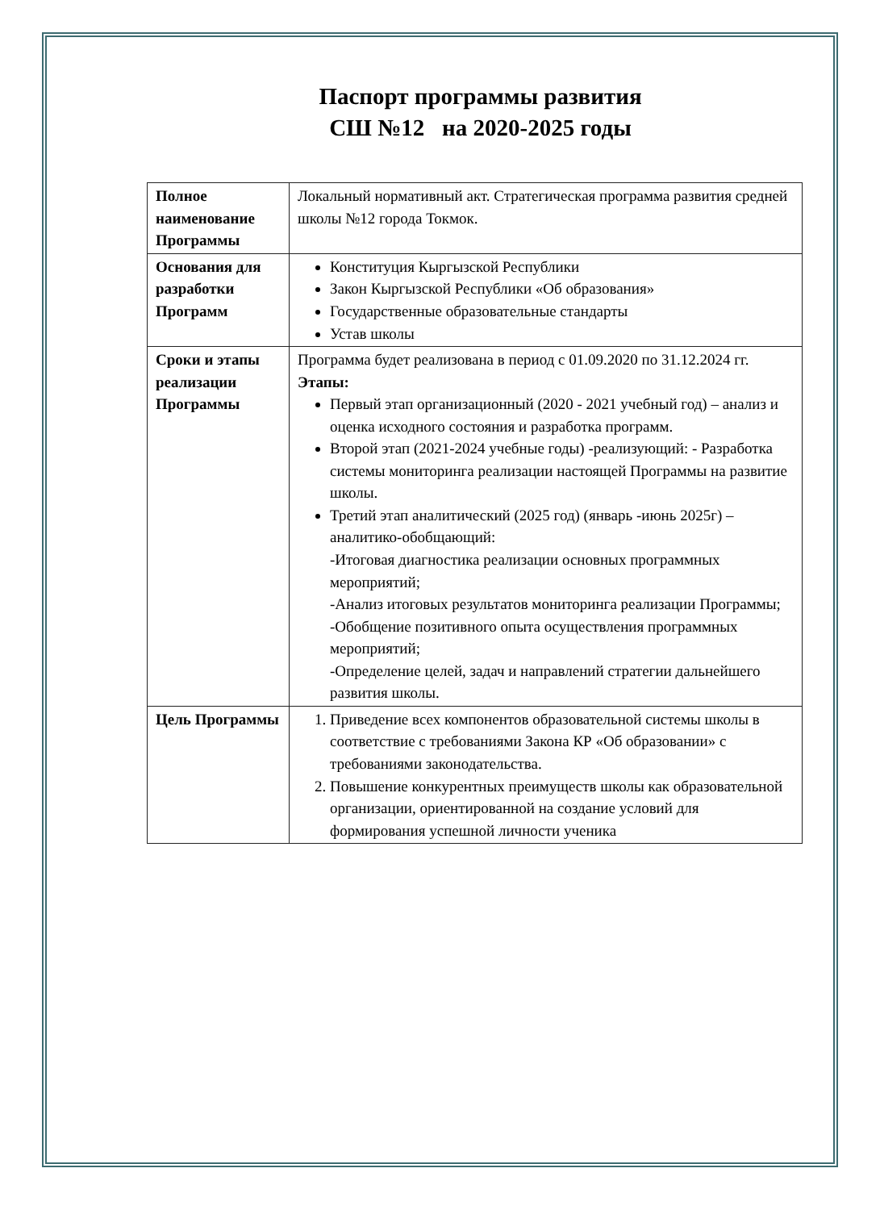Паспорт программы развития
СШ №12 на 2020-2025 годы
| Полное наименование Программы | Локальный нормативный акт. Стратегическая программа развития средней школы №12 города Токмок. |
| Основания для разработки Программ | Конституция Кыргызской Республики Закон Кыргызской Республики «Об образования» Государственные образовательные стандарты Устав школы |
| Сроки и этапы реализации Программы | Программа будет реализована в период с 01.09.2020 по 31.12.2024 гг. Этапы: Первый этап организационный (2020 - 2021 учебный год) – анализ и оценка исходного состояния и разработка программ. Второй этап (2021-2024 учебные годы) -реализующий: - Разработка системы мониторинга реализации настоящей Программы на развитие школы. Третий этап аналитический (2025 год) (январь -июнь 2025г) – аналитико-обобщающий: -Итоговая диагностика реализации основных программных мероприятий; -Анализ итоговых результатов мониторинга реализации Программы; -Обобщение позитивного опыта осуществления программных мероприятий; -Определение целей, задач и направлений стратегии дальнейшего развития школы. |
| Цель Программы | 1. Приведение всех компонентов образовательной системы школы в соответствие с требованиями Закона КР «Об образовании» с требованиями законодательства. 2. Повышение конкурентных преимуществ школы как образовательной организации, ориентированной на создание условий для формирования успешной личности ученика |